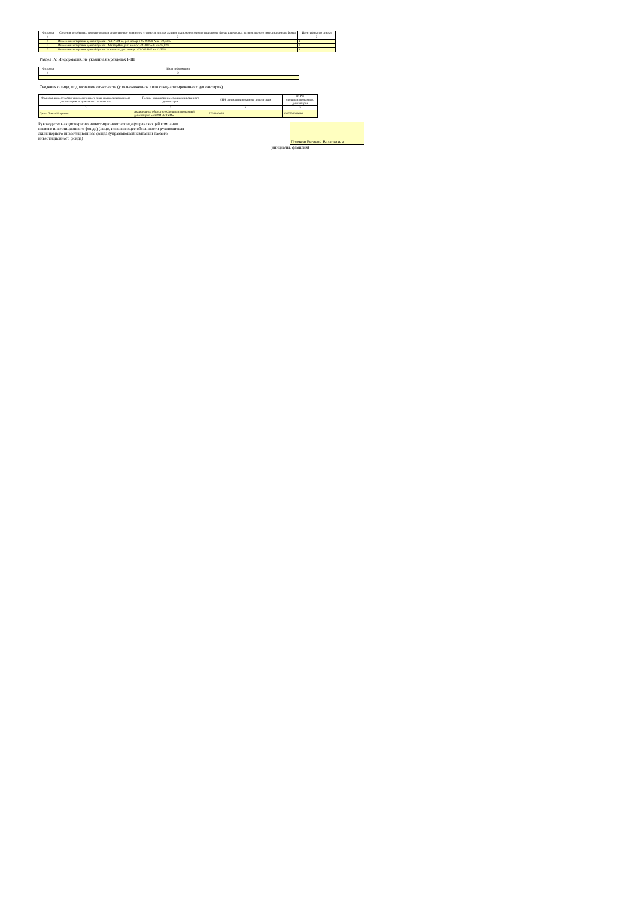| № строки | Сведения о событиях, которые оказали существенное влияние на стоимость чистых активов акционерного инвестиционного фонда или чистых активов паевого инвестиционного фонда | Идентификатор строки |
| --- | --- | --- |
| 1 | 2 | 3 |
| 1 | Изменение котировки ценной бумаги ГАЗПРОМ ао, рег. номер 1-02-00028-A на -29,53% | 1 |
| 2 | Изменение котировки ценной бумаги ГМКНорНик, рег. номер 1-01-40155-F на -13,82% | 2 |
| 3 | Изменение котировки ценной бумаги Новатэк ао, рег. номер 1-02-00268-E на 12,53% | 3 |
Раздел IV. Информация, не указанная в разделах I–III
| № строки | Иная информация |
| --- | --- |
| 1 | 2 |
Сведения о лице, подписавшем отчетность (уполномоченное лицо специализированного депозитария)
| Фамилия, имя, отчество уполномоченного лица специализированного депозитария, подписавшего отчетность | Полное наименование специализированного депозитария | ИНН специализированного депозитария | ОГРН специализированного депозитария |
| --- | --- | --- | --- |
| 2 | 3 | 4 | 5 |
| Прасс Павел Игоревич | Акционерное общество «Специализированный депозитарий «ИНФИНИТУМ» | 7705380065 | 1027739039283 |
Руководитель акционерного инвестиционного фонда (управляющей компании паевого инвестиционного фонда) (лицо, исполняющее обязанности руководителя акционерного инвестиционного фонда (управляющей компании паевого инвестиционного фонда)
Поляков Евгений Валерьевич
(инициалы, фамилия)